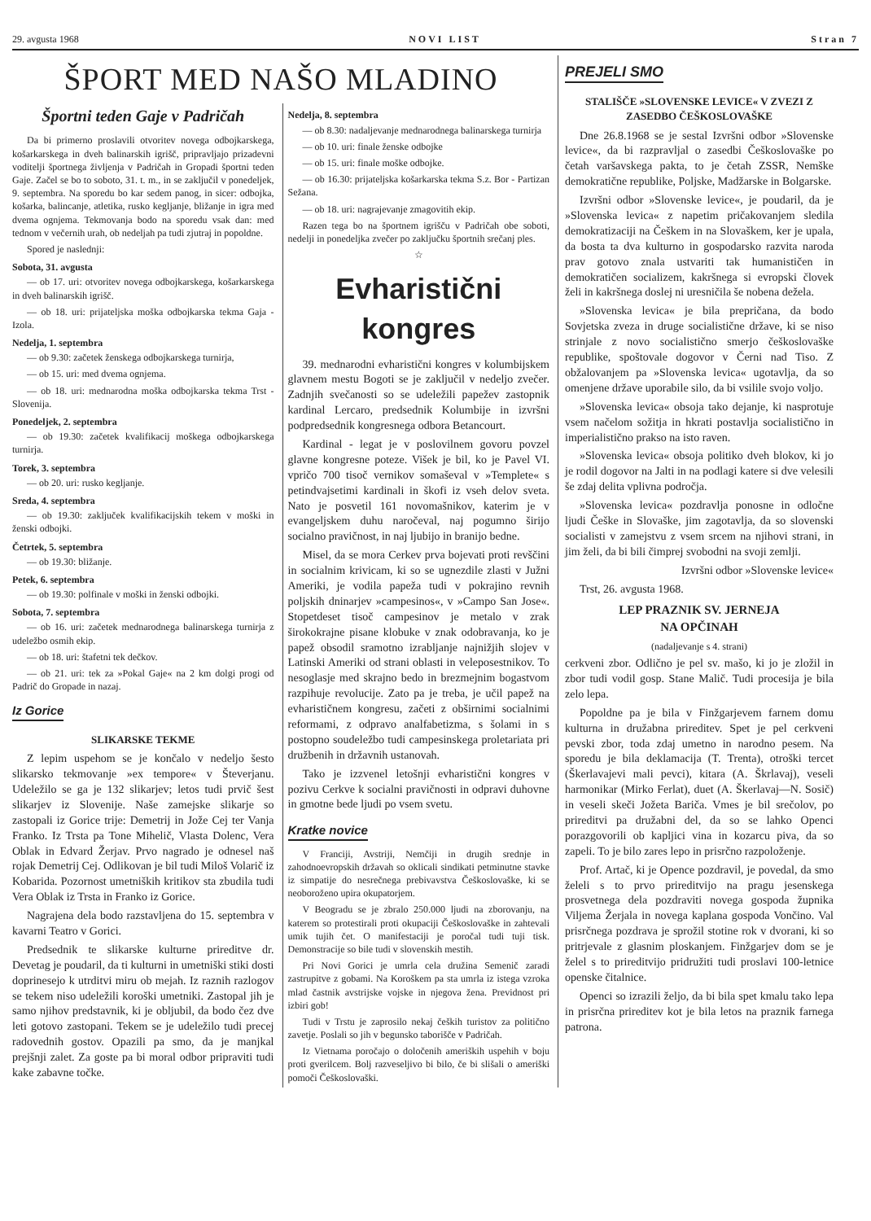29. avgusta 1968 NOVI LIST Stran 7
ŠPORT MED NAŠO MLADINO
Športni teden Gaje v Padričah
Da bi primerno proslavili otvoritev novega odbojkarskega, košarkarskega in dveh balinarskih igrišč, pripravljajo prizadevni voditelji športnega življenja v Padričah in Gropadi športni teden Gaje. Začel se bo to soboto, 31. t. m., in se zaključil v ponedeljek, 9. septembra. Na sporedu bo kar sedem panog, in sicer: odbojka, košarka, balincanje, atletika, rusko kegljanje, bližanje in igra med dvema ognjema. Tekmovanja bodo na sporedu vsak dan: med tednom v večernih urah, ob nedeljah pa tudi zjutraj in popoldne.
Spored je naslednji:
Sobota, 31. avgusta
— ob 17. uri: otvoritev novega odbojkarskega, košarkarskega in dveh balinarskih igrišč.
— ob 18. uri: prijateljska moška odbojkarska tekma Gaja - Izola.
Nedelja, 1. septembra
— ob 9.30: začetek ženskega odbojkarskega turnirja,
— ob 15. uri: med dvema ognjema.
— ob 18. uri: mednarodna moška odbojkarska tekma Trst - Slovenija.
Ponedeljek, 2. septembra
— ob 19.30: začetek kvalifikacij moškega odbojkarskega turnirja.
Torek, 3. septembra
— ob 20. uri: rusko kegljanje.
Sreda, 4. septembra
— ob 19.30: zaključek kvalifikacijskih tekem v moški in ženski odbojki.
Četrtek, 5. septembra
— ob 19.30: bližanje.
Petek, 6. septembra
— ob 19.30: polfinale v moški in ženski odbojki.
Sobota, 7. septembra
— ob 16. uri: začetek mednarodnega balinarskega turnirja z udeležbo osmih ekip.
— ob 18. uri: štafetni tek dečkov.
— ob 21. uri: tek za »Pokal Gaje« na 2 km dolgi progi od Padrič do Gropade in nazaj.
Iz Gorice
SLIKARSKE TEKME
Z lepim uspehom se je končalo v nedeljo šesto slikarsko tekmovanje »ex tempore« v Števerjanu. Udeležilo se ga je 132 slikarjev; letos tudi prvič šest slikarjev iz Slovenije. Naše zamejske slikarje so zastopali iz Gorice trije: Demetrij in Jože Cej ter Vanja Franko. Iz Trsta pa Tone Mihelič, Vlasta Dolenc, Vera Oblak in Edvard Žerjav. Prvo nagrado je odnesel naš rojak Demetrij Cej. Odlikovan je bil tudi Miloš Volarič iz Kobarida. Pozornost umetniških kritikov sta zbudila tudi Vera Oblak iz Trsta in Franko iz Gorice.
Nagrajena dela bodo razstavljena do 15. septembra v kavarni Teatro v Gorici.
Predsednik te slikarske kulturne prireditve dr. Devetag je poudaril, da ti kulturni in umetniški stiki dosti doprinesejo k utrditvi miru ob mejah. Iz raznih razlogov se tekem niso udeležili koroški umetniki. Zastopal jih je samo njihov predstavnik, ki je obljubil, da bodo čez dve leti gotovo zastopani. Tekem se je udeležilo tudi precej radovednih gostov. Opazili pa smo, da je manjkal prejšnji zalet. Za goste pa bi moral odbor pripraviti tudi kake zabavne točke.
Nedelja, 8. septembra
— ob 8.30: nadaljevanje mednarodnega balinarskega turnirja
— ob 10. uri: finale ženske odbojke
— ob 15. uri: finale moške odbojke.
— ob 16.30: prijateljska košarkarska tekma S.z. Bor - Partizan Sežana.
— ob 18. uri: nagrajevanje zmagovitih ekip.
Razen tega bo na športnem igrišču v Padričah obe soboti, nedelji in ponedeljka zvečer po zaključku športnih srečanj ples.
☆
Evharistični kongres
39. mednarodni evharistični kongres v kolumbijskem glavnem mestu Bogoti se je zaključil v nedeljo zvečer. Zadnjih svečanosti so se udeležili papežev zastopnik kardinal Lercaro, predsednik Kolumbije in izvršni podpredsednik kongresnega odbora Betancourt.
Kardinal - legat je v poslovilnem govoru povzel glavne kongresne poteze. Višek je bil, ko je Pavel VI. vpričo 700 tisoč vernikov somaševal v »Templete« s petindvajsetimi kardinali in škofi iz vseh delov sveta. Nato je posvetil 161 novomašnikov, katerim je v evangeljskem duhu naročeval, naj pogumno širijo socialno pravičnost, in naj ljubijo in branijo bedne.
Misel, da se mora Cerkev prva bojevati proti revščini in socialnim krivicam, ki so se ugnezdile zlasti v Južni Ameriki, je vodila papeža tudi v pokrajino revnih poljskih dninarjev »campesinos«, v »Campo San Jose«. Stopetdeset tisoč campesinov je metalo v zrak širokokrajne pisane klobuke v znak odobravanja, ko je papež obsodil sramotno izrabljanje najnižjih slojev v Latinski Ameriki od strani oblasti in veleposestnikov. To nesoglasje med skrajno bedo in brezmejnim bogastvom razpihuje revolucije. Zato pa je treba, je učil papež na evharističnem kongresu, začeti z obširnimi socialnimi reformami, z odpravo analfabetizma, s šolami in s postopno soudeležbo tudi campesinskega proletariata pri družbenih in državnih ustanovah.
Tako je izzvenel letošnji evharistični kongres v pozivu Cerkve k socialni pravičnosti in odpravi duhovne in gmotne bede ljudi po vsem svetu.
Kratke novice
V Franciji, Avstriji, Nemčiji in drugih srednje in zahodnoevropskih državah so oklicali sindikati petminutne stavke iz simpatije do nesrečnega prebivavstva Češkoslovaške, ki se neoboroženo upira okupatorjem.
V Beogradu se je zbralo 250.000 ljudi na zborovanju, na katerem so protestirali proti okupaciji Češkoslovaške in zahtevali umik tujih čet. O manifestaciji je poročal tudi tuji tisk. Demonstracije so bile tudi v slovenskih mestih.
Pri Novi Gorici je umrla cela družina Semenič zaradi zastrupitve z gobami. Na Koroškem pa sta umrla iz istega vzroka mlad častnik avstrijske vojske in njegova žena. Previdnost pri izbiri gob!
Tudi v Trstu je zaprosilo nekaj čeških turistov za politično zavetje. Poslali so jih v begunsko taborišče v Padričah.
Iz Vietnama poročajo o določenih ameriških uspehih v boju proti gverilcem. Bolj razveseljivo bi bilo, če bi slišali o ameriški pomoči Češkoslovaški.
PREJELI SMO
STALIŠČE »SLOVENSKE LEVICE« V ZVEZI Z ZASEDBO ČEŠKOSLOVAŠKE
Dne 26.8.1968 se je sestal Izvršni odbor »Slovenske levice«, da bi razpravljal o zasedbi Češkoslovaške po četah varšavskega pakta, to je četah ZSSR, Nemške demokratične republike, Poljske, Madžarske in Bolgarske.
Izvršni odbor »Slovenske levice«, je poudaril, da je »Slovenska levica« z napetim pričakovanjem sledila demokratizaciji na Češkem in na Slovaškem, ker je upala, da bosta ta dva kulturno in gospodarsko razvita naroda prav gotovo znala ustvariti tak humanističen in demokratičen socializem, kakršnega si evropski človek želi in kakršnega doslej ni uresničila še nobena dežela.
»Slovenska levica« je bila prepričana, da bodo Sovjetska zveza in druge socialistične države, ki se niso strinjale z novo socialistično smerjo češkoslovaške republike, spoštovale dogovor v Černi nad Tiso. Z obžalovanjem pa »Slovenska levica« ugotavlja, da so omenjene države uporabile silo, da bi vsilile svojo voljo.
»Slovenska levica« obsoja tako dejanje, ki nasprotuje vsem načelom sožitja in hkrati postavlja socialistično in imperialistično prakso na isto raven.
»Slovenska levica« obsoja politiko dveh blokov, ki jo je rodil dogovor na Jalti in na podlagi katere si dve velesili še zdaj delita vplivna področja.
»Slovenska levica« pozdravlja ponosne in odločne ljudi Češke in Slovaške, jim zagotavlja, da so slovenski socialisti v zamejstvu z vsem srcem na njihovi strani, in jim želi, da bi bili čimprej svobodni na svoji zemlji.
Izvršni odbor »Slovenske levice«
Trst, 26. avgusta 1968.
LEP PRAZNIK SV. JERNEJA
NA OPČINAH
(nadaljevanje s 4. strani)
cerkveni zbor. Odlično je pel sv. mašo, ki jo je zložil in zbor tudi vodil gosp. Stane Malič. Tudi procesija je bila zelo lepa.
Popoldne pa je bila v Finžgarjevem farnem domu kulturna in družabna prireditev. Spet je pel cerkveni pevski zbor, toda zdaj umetno in narodno pesem. Na sporedu je bila deklamacija (T. Trenta), otroški tercet (Škerlavajevi mali pevci), kitara (A. Škrlavaj), veseli harmonikar (Mirko Ferlat), duet (A. Škerlavaj—N. Sosič) in veseli skeči Jožeta Bariča. Vmes je bil srečolov, po prireditvi pa družabni del, da so se lahko Openci porazgovorili ob kapljici vina in kozarcu piva, da so zapeli. To je bilo zares lepo in prisrčno razpoloženje.
Prof. Artač, ki je Opence pozdravil, je povedal, da smo želeli s to prvo prireditvijo na pragu jesenskega prosvetnega dela pozdraviti novega gospoda župnika Viljema Žerjala in novega kaplana gospoda Vončino. Val prisrčnega pozdrava je sprožil stotine rok v dvorani, ki so pritrjevale z glasnim ploskanjem. Finžgarjev dom se je želel s to prireditvijo pridružiti tudi proslavi 100-letnice openske čitalnice.
Openci so izrazili željo, da bi bila spet kmalu tako lepa in prisrčna prireditev kot je bila letos na praznik farnega patrona.